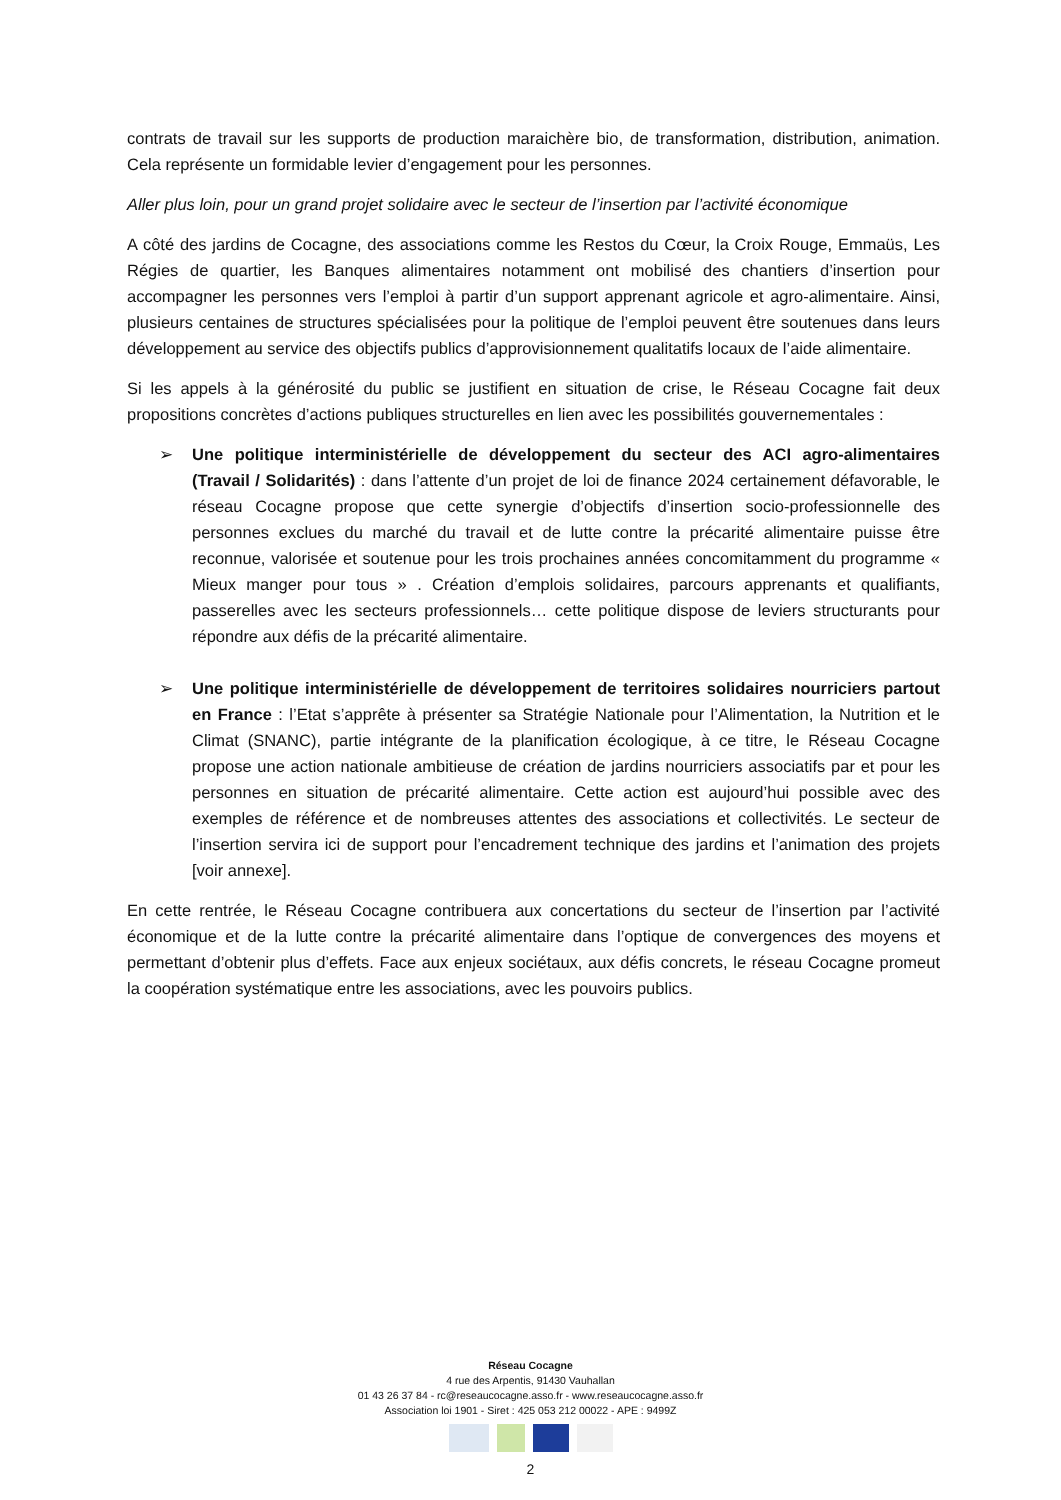contrats de travail sur les supports de production maraichère bio, de transformation, distribution, animation. Cela représente un formidable levier d’engagement pour les personnes.
Aller plus loin, pour un grand projet solidaire avec le secteur de l’insertion par l’activité économique
A côté des jardins de Cocagne, des associations comme les Restos du Cœur, la Croix Rouge, Emmaüs, Les Régies de quartier, les Banques alimentaires notamment ont mobilisé des chantiers d’insertion pour accompagner les personnes vers l’emploi à partir d’un support apprenant agricole et agro-alimentaire. Ainsi, plusieurs centaines de structures spécialisées pour la politique de l’emploi peuvent être soutenues dans leurs développement au service des objectifs publics d’approvisionnement qualitatifs locaux de l’aide alimentaire.
Si les appels à la générosité du public se justifient en situation de crise, le Réseau Cocagne fait deux propositions concrètes d’actions publiques structurelles en lien avec les possibilités gouvernementales :
➢ Une politique interministérielle de développement du secteur des ACI agro-alimentaires (Travail / Solidarités) : dans l’attente d’un projet de loi de finance 2024 certainement défavorable, le réseau Cocagne propose que cette synergie d’objectifs d’insertion socio-professionnelle des personnes exclues du marché du travail et de lutte contre la précarité alimentaire puisse être reconnue, valorisée et soutenue pour les trois prochaines années concomitamment du programme « Mieux manger pour tous » . Création d’emplois solidaires, parcours apprenants et qualifiants, passerelles avec les secteurs professionnels… cette politique dispose de leviers structurants pour répondre aux défis de la précarité alimentaire.
➢ Une politique interministérielle de développement de territoires solidaires nourriciers partout en France : l’Etat s’apprête à présenter sa Stratégie Nationale pour l’Alimentation, la Nutrition et le Climat (SNANC), partie intégrante de la planification écologique, à ce titre, le Réseau Cocagne propose une action nationale ambitieuse de création de jardins nourriciers associatifs par et pour les personnes en situation de précarité alimentaire. Cette action est aujourd’hui possible avec des exemples de référence et de nombreuses attentes des associations et collectivités. Le secteur de l’insertion servira ici de support pour l’encadrement technique des jardins et l’animation des projets [voir annexe].
En cette rentrée, le Réseau Cocagne contribuera aux concertations du secteur de l’insertion par l’activité économique et de la lutte contre la précarité alimentaire dans l’optique de convergences des moyens et permettant d’obtenir plus d’effets. Face aux enjeux sociétaux, aux défis concrets, le réseau Cocagne promeut la coopération systématique entre les associations, avec les pouvoirs publics.
Réseau Cocagne
4 rue des Arpentis, 91430 Vauhallan
01 43 26 37 84 - rc@reseaucocagne.asso.fr - www.reseaucocagne.asso.fr
Association loi 1901 - Siret : 425 053 212 00022 - APE : 9499Z
2